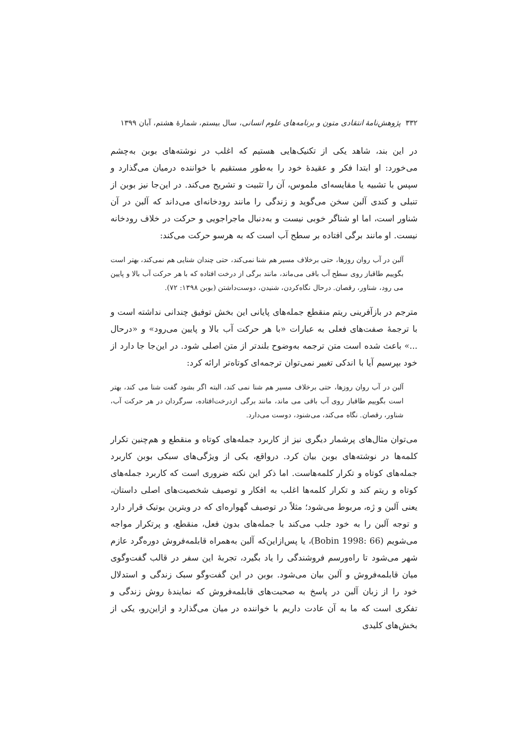۳۳۲ پژوهش‌نامهٔ انتقادی متون و برنامه‌های علوم انسانی، سال بیستم، شمارهٔ هشتم، آبان ۱۳۹۹
در این بند، شاهد یکی از تکنیک‌هایی هستیم که اغلب در نوشته‌های بوبن به‌چشم می‌خورد: او ابتدا فکر و عقیدهٔ خود را به‌طور مستقیم با خواننده درمیان می‌گذارد و سپس با تشبیه یا مقایسه‌ای ملموس، آن را تثبیت و تشریح می‌کند. در این‌جا نیز بوبن از تنبلی و کندی آلبن سخن می‌گوید و زندگی را مانند رودخانه‌ای می‌داند که آلبن در آن شناور است، اما او شناگر خوبی نیست و به‌دنبال ماجراجویی و حرکت در خلاف رودخانه نیست. او مانند برگی افتاده بر سطح آب است که به هرسو حرکت می‌کند:
آلبن در آب روان روزها، حتی برخلاف مسیر هم شنا نمی‌کند، حتی چندان شنایی هم نمی‌کند، بهتر است بگوییم طاقباز روی سطح آب باقی می‌ماند، مانند برگی از درخت افتاده که با هر حرکت آب بالا و پایین می رود، شناور، رقصان. درحال نگاه‌کردن، شنیدن، دوست‌داشتن (بوبن ۱۳۹۸: ۷۲).
مترجم در بازآفرینی ریتم منقطع جمله‌های پایانی این بخش توفیق چندانی نداشته است و با ترجمهٔ صفت‌های فعلی به عبارات «با هر حرکت آب بالا و پایین می‌رود» و «درحال ...» باعث شده است متن ترجمه به‌وضوح بلندتر از متن اصلی شود. در این‌جا جا دارد از خود بپرسیم آیا با اندکی تغییر نمی‌توان ترجمه‌ای کوتاه‌تر ارائه کرد:
آلبن در آب روان روزها، حتی برخلاف مسیر هم شنا نمی کند، البته اگر بشود گفت شنا می کند، بهتر است بگوییم طاقباز روی آب باقی می ماند، مانند برگی ازدرخت‌افتاده، سرگردان در هر حرکت آب، شناور، رقصان. نگاه می‌کند، می‌شنود، دوست می‌دارد.
می‌توان مثال‌های پرشمار دیگری نیز از کاربرد جمله‌های کوتاه و منقطع و هم‌چنین تکرار کلمه‌ها در نوشته‌های بوبن بیان کرد. درواقع، یکی از ویژگی‌های سبکی بوبن کاربرد جمله‌های کوتاه و تکرار کلمه‌هاست. اما ذکر این نکته ضروری است که کاربرد جمله‌های کوتاه و ریتم کند و تکرار کلمه‌ها اغلب به افکار و توصیف شخصیت‌های اصلی داستان، یعنی آلبن و ژه، مربوط می‌شود؛ مثلاً در توصیف گهواره‌ای که در ویترین بوتیک قرار دارد و توجه آلبن را به خود جلب می‌کند با جمله‌های بدون فعل، منقطع، و پرتکرار مواجه می‌شویم (Bobin 1998: 66)، یا پس‌ازاین‌که آلبن به‌همراه قابلمه‌فروش دوره‌گرد عازم شهر می‌شود تا راه‌ورسم فروشندگی را یاد بگیرد، تجربهٔ این سفر در قالب گفت‌وگوی میان قابلمه‌فروش و آلبن بیان می‌شود. بوبن در این گفت‌وگو سبک زندگی و استدلال خود را از زبان آلبن در پاسخ به صحبت‌های قابلمه‌فروش که نمایندهٔ روش زندگی و تفکری است که ما به آن عادت داریم با خواننده در میان می‌گذارد و ازاین‌رو، یکی از بخش‌های کلیدی